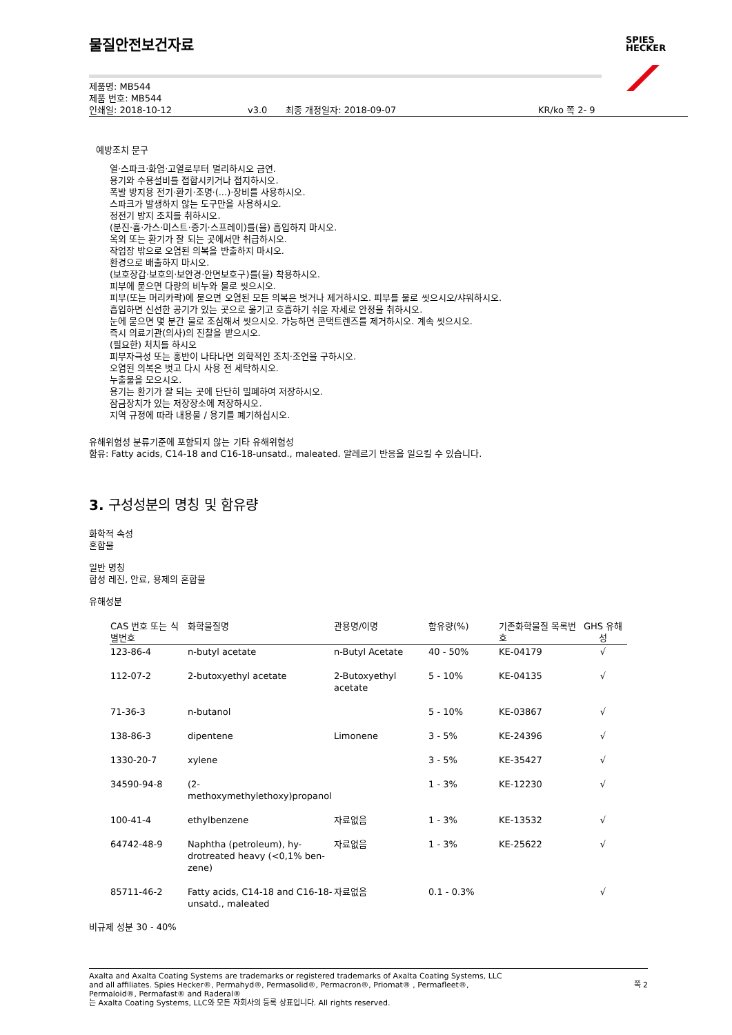SPIES
HECKER
물질안전보건자료
제품명: MB544
제품 번호: MB544
인쇄일: 2018-10-12 v3.0 최종 개정일자: 2018-09-07 KR/ko 쪽 2- 9
예방조치 문구
열·스파크·화염·고열로부터 멀리하시오 금연.
용기와 수용설비를 접합시키거나 접지하시오.
폭발 방지용 전기·환기·조명·(...)·장비를 사용하시오.
스파크가 발생하지 않는 도구만을 사용하시오.
정전기 방지 조치를 취하시오.
(분진·흄·가스·미스트·증기·스프레이)를(을) 흡입하지 마시오.
옥외 또는 환기가 잘 되는 곳에서만 취급하시오.
작업장 밖으로 오염된 의복을 반출하지 마시오.
환경으로 배출하지 마시오.
(보호장갑·보호의·보안경·안면보호구)를(을) 착용하시오.
피부에 묻으면 다량의 비누와 물로 씻으시오.
피부(또는 머리카락)에 묻으면 오염된 모든 의복은 벗거나 제거하시오. 피부를 물로 씻으시오/샤워하시오.
흡입하면 신선한 공기가 있는 곳으로 옮기고 호흡하기 쉬운 자세로 안정을 취하시오.
눈에 묻으면 몇 분간 물로 조심해서 씻으시오. 가능하면 콘택트렌즈를 제거하시오. 계속 씻으시오.
즉시 의료기관(의사)의 진찰을 받으시오.
(필요한) 처치를 하시오
피부자극성 또는 홍반이 나타나면 의학적인 조치·조언을 구하시오.
오염된 의복은 벗고 다시 사용 전 세탁하시오.
누출물을 모으시오.
용기는 환기가 잘 되는 곳에 단단히 밀폐하여 저장하시오.
잠금장치가 있는 저장장소에 저장하시오.
지역 규정에 따라 내용물 / 용기를 폐기하십시오.
유해위험성 분류기준에 포함되지 않는 기타 유해위험성
함유: Fatty acids, C14-18 and C16-18-unsatd., maleated. 알레르기 반응을 일으킬 수 있습니다.
3. 구성성분의 명칭 및 함유량
화학적 속성
혼합물
일반 명칭
합성 레진, 안료, 용제의 혼합물
유해성분
| CAS 번호 또는 식별번호 | 화학물질명 | 관용명/이명 | 함유량(%) | 기존화학물질 목록번호 | GHS 유해성 |
| --- | --- | --- | --- | --- | --- |
| 123-86-4 | n-butyl acetate | n-Butyl Acetate | 40 - 50% | KE-04179 | √ |
| 112-07-2 | 2-butoxyethyl acetate | 2-Butoxyethyl acetate | 5 - 10% | KE-04135 | √ |
| 71-36-3 | n-butanol | | 5 - 10% | KE-03867 | √ |
| 138-86-3 | dipentene | Limonene | 3 - 5% | KE-24396 | √ |
| 1330-20-7 | xylene | | 3 - 5% | KE-35427 | √ |
| 34590-94-8 | (2-methoxymethylethoxy)propanol | | 1 - 3% | KE-12230 | √ |
| 100-41-4 | ethylbenzene | 자료없음 | 1 - 3% | KE-13532 | √ |
| 64742-48-9 | Naphtha (petroleum), hy-drotreated heavy (<0,1% ben-zene) | 자료없음 | 1 - 3% | KE-25622 | √ |
| 85711-46-2 | Fatty acids, C14-18 and C16-18-unsatd., maleated | 자료없음 | 0.1 - 0.3% | | √ |
비규제 성분 30 - 40%
Axalta and Axalta Coating Systems are trademarks or registered trademarks of Axalta Coating Systems, LLC and all affiliates. Spies Hecker®, Permahyd®, Permasolid®, Permacron®, Priomat® , Permafleet®, Permaloid®, Permafast® and Raderal®
는 Axalta Coating Systems, LLC와 모든 자회사의 등록 상표입니다. All rights reserved. 쪽 2